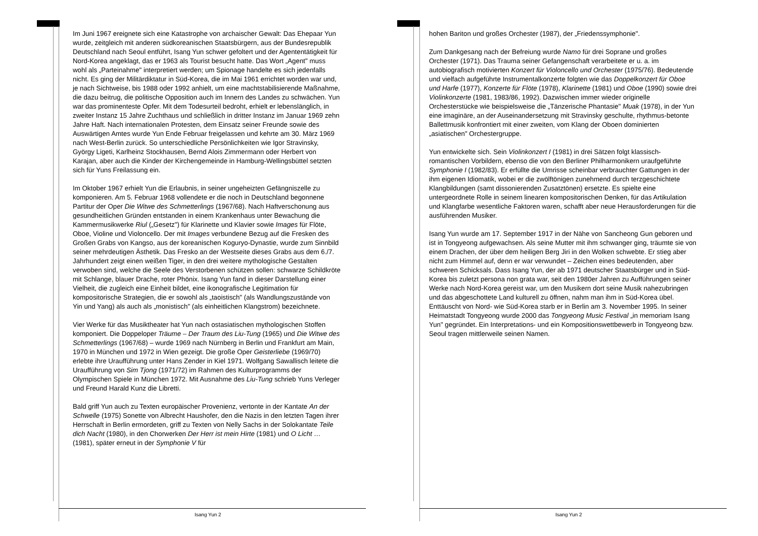Im Juni 1967 ereignete sich eine Katastrophe von archaischer Gewalt: Das Ehepaar Yun wurde, zeitgleich mit anderen südkoreanischen Staatsbürgern, aus der Bundesrepublik Deutschland nach Seoul entführt, Isang Yun schwer gefoltert und der Agententätigkeit für Nord-Korea angeklagt, das er 1963 als Tourist besucht hatte. Das Wort „Agent" muss wohl als „Parteinahme" interpretiert werden; um Spionage handelte es sich jedenfalls nicht. Es ging der Militärdiktatur in Süd-Korea, die im Mai 1961 errichtet worden war und, je nach Sichtweise, bis 1988 oder 1992 anhielt, um eine machtstabilisierende Maßnahme, die dazu beitrug, die politische Opposition auch im Innern des Landes zu schwächen. Yun war das prominenteste Opfer. Mit dem Todesurteil bedroht, erhielt er lebenslänglich, in zweiter Instanz 15 Jahre Zuchthaus und schließlich in dritter Instanz im Januar 1969 zehn Jahre Haft. Nach internationalen Protesten, dem Einsatz seiner Freunde sowie des Auswärtigen Amtes wurde Yun Ende Februar freigelassen und kehrte am 30. März 1969 nach West-Berlin zurück. So unterschiedliche Persönlichkeiten wie Igor Stravinsky, György Ligeti, Karlheinz Stockhausen, Bernd Alois Zimmermann oder Herbert von Karajan, aber auch die Kinder der Kirchengemeinde in Hamburg-Wellingsbüttel setzten sich für Yuns Freilassung ein.
Im Oktober 1967 erhielt Yun die Erlaubnis, in seiner ungeheizten Gefängniszelle zu komponieren. Am 5. Februar 1968 vollendete er die noch in Deutschland begonnene Partitur der Oper Die Witwe des Schmetterlings (1967/68). Nach Haftverschonung aus gesundheitlichen Gründen entstanden in einem Krankenhaus unter Bewachung die Kammermusikwerke Riul („Gesetz") für Klarinette und Klavier sowie Images für Flöte, Oboe, Violine und Violoncello. Der mit Images verbundene Bezug auf die Fresken des Großen Grabs von Kangso, aus der koreanischen Koguryo-Dynastie, wurde zum Sinnbild seiner mehrdeutigen Ästhetik. Das Fresko an der Westseite dieses Grabs aus dem 6./7. Jahrhundert zeigt einen weißen Tiger, in den drei weitere mythologische Gestalten verwoben sind, welche die Seele des Verstorbenen schützen sollen: schwarze Schildkröte mit Schlange, blauer Drache, roter Phönix. Isang Yun fand in dieser Darstellung einer Vielheit, die zugleich eine Einheit bildet, eine ikonografische Legitimation für kompositorische Strategien, die er sowohl als „taoistisch" (als Wandlungszustände von Yin und Yang) als auch als „monistisch" (als einheitlichen Klangstrom) bezeichnete.
Vier Werke für das Musiktheater hat Yun nach ostasiatischen mythologischen Stoffen komponiert. Die Doppeloper Träume – Der Traum des Liu-Tung (1965) und Die Witwe des Schmetterlings (1967/68) – wurde 1969 nach Nürnberg in Berlin und Frankfurt am Main, 1970 in München und 1972 in Wien gezeigt. Die große Oper Geisterliebe (1969/70) erlebte ihre Uraufführung unter Hans Zender in Kiel 1971. Wolfgang Sawallisch leitete die Uraufführung von Sim Tjong (1971/72) im Rahmen des Kulturprogramms der Olympischen Spiele in München 1972. Mit Ausnahme des Liu-Tung schrieb Yuns Verleger und Freund Harald Kunz die Libretti.
Bald griff Yun auch zu Texten europäischer Provenienz, vertonte in der Kantate An der Schwelle (1975) Sonette von Albrecht Haushofer, den die Nazis in den letzten Tagen ihrer Herrschaft in Berlin ermordeten, griff zu Texten von Nelly Sachs in der Solokantate Teile dich Nacht (1980), in den Chorwerken Der Herr ist mein Hirte (1981) und O Licht … (1981), später erneut in der Symphonie V für
Isang Yun 2
hohen Bariton und großes Orchester (1987), der „Friedenssymphonie".
Zum Dankgesang nach der Befreiung wurde Namo für drei Soprane und großes Orchester (1971). Das Trauma seiner Gefangenschaft verarbeitete er u. a. im autobiografisch motivierten Konzert für Violoncello und Orchester (1975/76). Bedeutende und vielfach aufgeführte Instrumentalkonzerte folgten wie das Doppelkonzert für Oboe und Harfe (1977), Konzerte für Flöte (1978), Klarinette (1981) und Oboe (1990) sowie drei Violinkonzerte (1981, 1983/86, 1992). Dazwischen immer wieder originelle Orchesterstücke wie beispielsweise die „Tänzerische Phantasie" Muak (1978), in der Yun eine imaginäre, an der Auseinandersetzung mit Stravinsky geschulte, rhythmus-betonte Ballettmusik konfrontiert mit einer zweiten, vom Klang der Oboen dominierten „asiatischen" Orchestergruppe.
Yun entwickelte sich. Sein Violinkonzert I (1981) in drei Sätzen folgt klassisch-romantischen Vorbildern, ebenso die von den Berliner Philharmonikern uraufgeführte Symphonie I (1982/83). Er erfüllte die Umrisse scheinbar verbrauchter Gattungen in der ihm eigenen Idiomatik, wobei er die zwölftönigen zunehmend durch terzgeschichtete Klangbildungen (samt dissonierenden Zusatztönen) ersetzte. Es spielte eine untergeordnete Rolle in seinem linearen kompositorischen Denken, für das Artikulation und Klangfarbe wesentliche Faktoren waren, schafft aber neue Herausforderungen für die ausführenden Musiker.
Isang Yun wurde am 17. September 1917 in der Nähe von Sancheong Gun geboren und ist in Tongyeong aufgewachsen. Als seine Mutter mit ihm schwanger ging, träumte sie von einem Drachen, der über dem heiligen Berg Jiri in den Wolken schwebte. Er stieg aber nicht zum Himmel auf, denn er war verwundet – Zeichen eines bedeutenden, aber schweren Schicksals. Dass Isang Yun, der ab 1971 deutscher Staatsbürger und in Süd-Korea bis zuletzt persona non grata war, seit den 1980er Jahren zu Aufführungen seiner Werke nach Nord-Korea gereist war, um den Musikern dort seine Musik nahezubringen und das abgeschottete Land kulturell zu öffnen, nahm man ihm in Süd-Korea übel. Enttäuscht von Nord- wie Süd-Korea starb er in Berlin am 3. November 1995. In seiner Heimatstadt Tongyeong wurde 2000 das Tongyeong Music Festival „in memoriam Isang Yun" gegründet. Ein Interpretations- und ein Kompositionswettbewerb in Tongyeong bzw. Seoul tragen mittlerweile seinen Namen.
Isang Yun 2